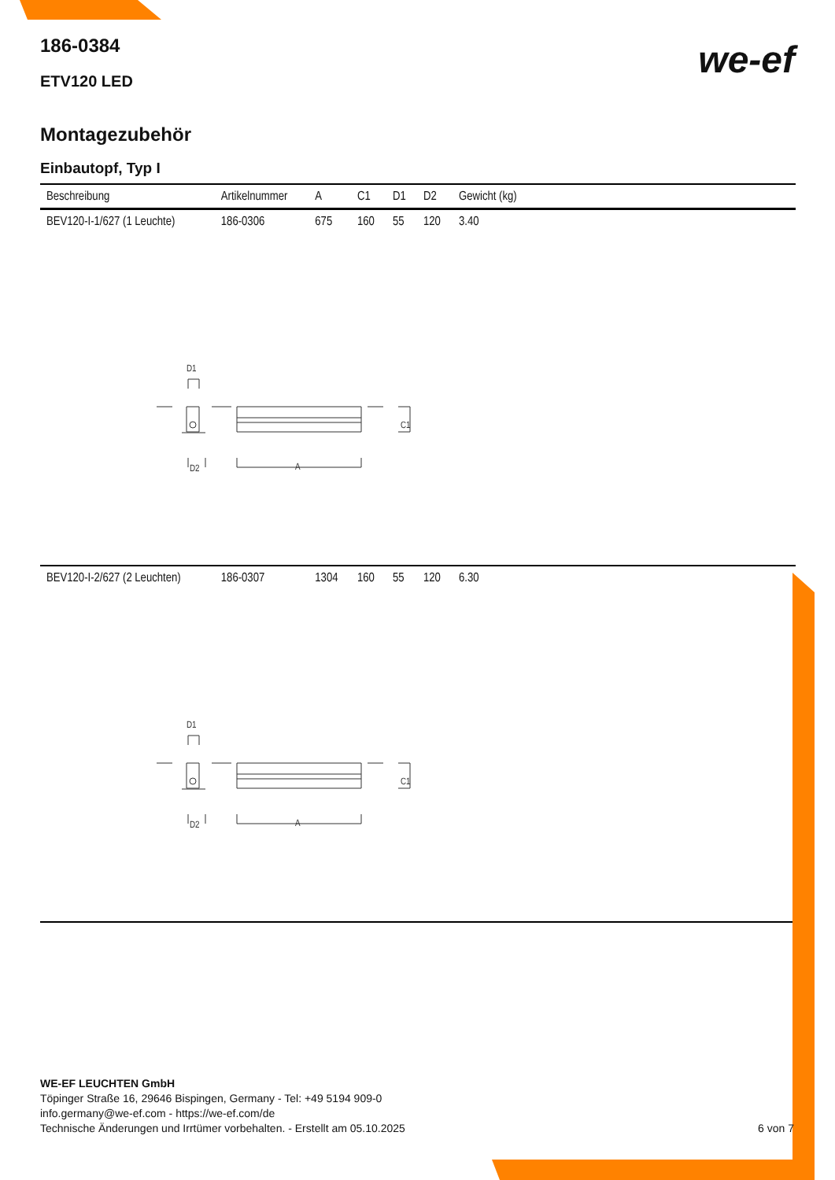186-0384
ETV120 LED
we-ef
Montagezubehör
Einbautopf, Typ I
| Beschreibung | Artikelnummer | A | C1 | D1 | D2 | Gewicht (kg) |
| --- | --- | --- | --- | --- | --- | --- |
| BEV120-I-1/627 (1 Leuchte) | 186-0306 | 675 | 160 | 55 | 120 | 3.40 |
| D1 C1 D2 A | | | | | | |
| BEV120-I-2/627 (2 Leuchten) | 186-0307 | 1304 | 160 | 55 | 120 | 6.30 |
| D1 C1 D2 A | | | | | | |
WE-EF LEUCHTEN GmbH
Töpinger Straße 16, 29646 Bispingen, Germany - Tel: +49 5194 909-0
info.germany@we-ef.com - https://we-ef.com/de
Technische Änderungen und Irrtümer vorbehalten. - Erstellt am 05.10.2025
6 von 7